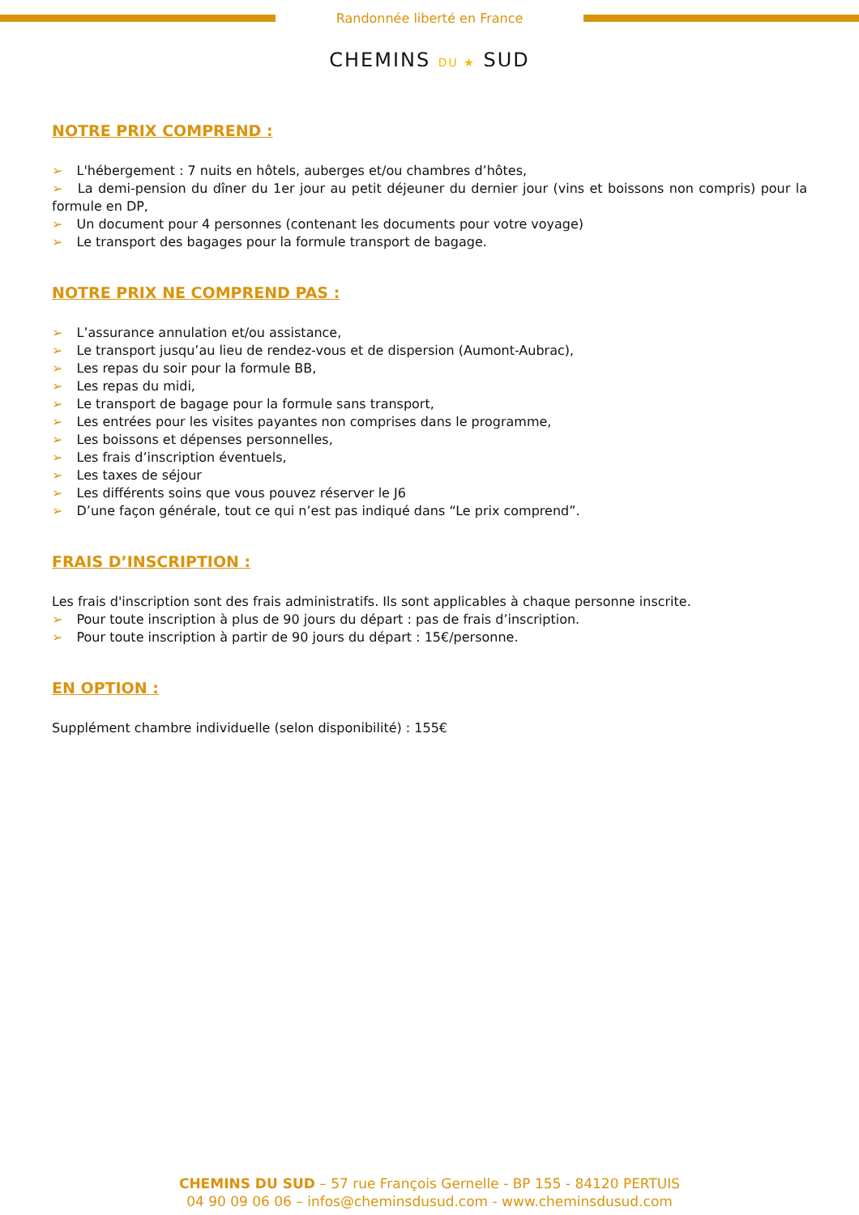Randonnée liberté en France
CHEMINS DU ★ SUD
NOTRE PRIX COMPREND :
➢ L'hébergement : 7 nuits en hôtels, auberges et/ou chambres d’hôtes,
➢ La demi-pension du dîner du 1er jour au petit déjeuner du dernier jour (vins et boissons non compris) pour la formule en DP,
➢ Un document pour 4 personnes (contenant les documents pour votre voyage)
➢ Le transport des bagages pour la formule transport de bagage.
NOTRE PRIX NE COMPREND PAS :
➢ L’assurance annulation et/ou assistance,
➢ Le transport jusqu’au lieu de rendez-vous et de dispersion (Aumont-Aubrac),
➢ Les repas du soir pour la formule BB,
➢ Les repas du midi,
➢ Le transport de bagage pour la formule sans transport,
➢ Les entrées pour les visites payantes non comprises dans le programme,
➢ Les boissons et dépenses personnelles,
➢ Les frais d’inscription éventuels,
➢ Les taxes de séjour
➢ Les différents soins que vous pouvez réserver le J6
➢ D’une façon générale, tout ce qui n’est pas indiqué dans “Le prix comprend”.
FRAIS D’INSCRIPTION :
Les frais d'inscription sont des frais administratifs. Ils sont applicables à chaque personne inscrite.
➢ Pour toute inscription à plus de 90 jours du départ : pas de frais d’inscription.
➢ Pour toute inscription à partir de 90 jours du départ : 15€/personne.
EN OPTION :
Supplément chambre individuelle (selon disponibilité) : 155€
CHEMINS DU SUD – 57 rue François Gernelle - BP 155 - 84120 PERTUIS
04 90 09 06 06 – infos@cheminsdusud.com - www.cheminsdusud.com